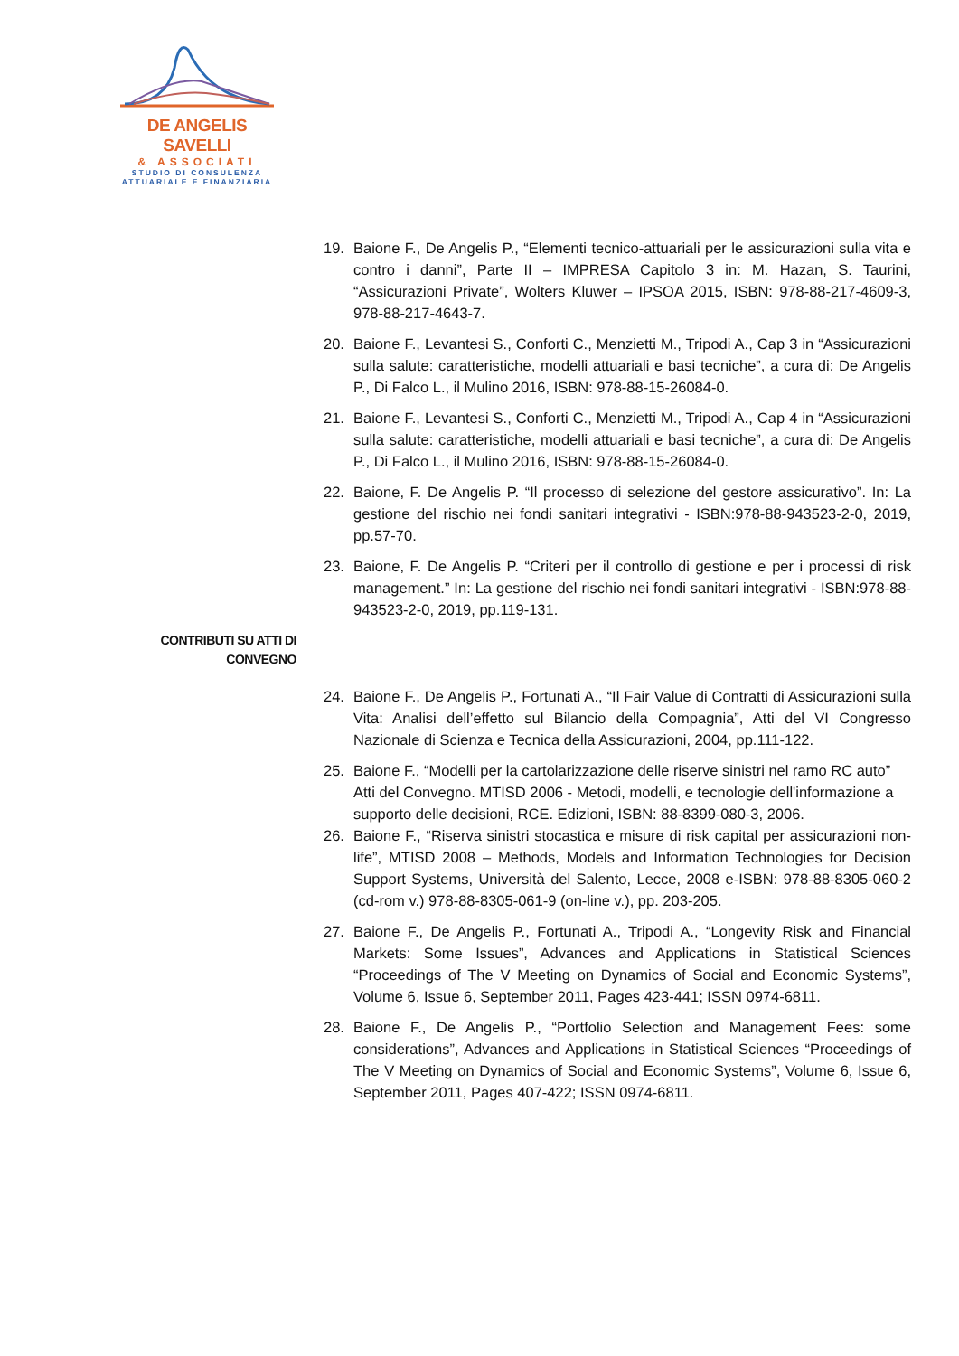DE ANGELIS SAVELLI
& ASSOCIATI
STUDIO DI CONSULENZA
ATTUARIALE E FINANZIARIA
19. Baione F., De Angelis P., “Elementi tecnico-attuariali per le assicurazioni sulla vita e contro i danni”, Parte II – IMPRESA Capitolo 3 in: M. Hazan, S. Taurini, “Assicurazioni Private”, Wolters Kluwer – IPSOA 2015, ISBN: 978-88-217-4609-3, 978-88-217-4643-7.
20. Baione F., Levantesi S., Conforti C., Menzietti M., Tripodi A., Cap 3 in “Assicurazioni sulla salute: caratteristiche, modelli attuariali e basi tecniche”, a cura di: De Angelis P., Di Falco L., il Mulino 2016, ISBN: 978-88-15-26084-0.
21. Baione F., Levantesi S., Conforti C., Menzietti M., Tripodi A., Cap 4 in “Assicurazioni sulla salute: caratteristiche, modelli attuariali e basi tecniche”, a cura di: De Angelis P., Di Falco L., il Mulino 2016, ISBN: 978-88-15-26084-0.
22. Baione, F. De Angelis P. “Il processo di selezione del gestore assicurativo”. In: La gestione del rischio nei fondi sanitari integrativi - ISBN:978-88-943523-2-0, 2019, pp.57-70.
23. Baione, F. De Angelis P. “Criteri per il controllo di gestione e per i processi di risk management.” In: La gestione del rischio nei fondi sanitari integrativi - ISBN:978-88-943523-2-0, 2019, pp.119-131.
24. Baione F., De Angelis P., Fortunati A., “Il Fair Value di Contratti di Assicurazioni sulla Vita: Analisi dell’effetto sul Bilancio della Compagnia”, Atti del VI Congresso Nazionale di Scienza e Tecnica della Assicurazioni, 2004, pp.111-122.
25. Baione F., “Modelli per la cartolarizzazione delle riserve sinistri nel ramo RC auto” Atti del Convegno. MTISD 2006 - Metodi, modelli, e tecnologie dell'informazione a supporto delle decisioni, RCE. Edizioni, ISBN: 88-8399-080-3, 2006.
26. Baione F., “Riserva sinistri stocastica e misure di risk capital per assicurazioni non-life”, MTISD 2008 – Methods, Models and Information Technologies for Decision Support Systems, Università del Salento, Lecce, 2008 e-ISBN: 978-88-8305-060-2 (cd-rom v.) 978-88-8305-061-9 (on-line v.), pp. 203-205.
27. Baione F., De Angelis P., Fortunati A., Tripodi A., “Longevity Risk and Financial Markets: Some Issues”, Advances and Applications in Statistical Sciences “Proceedings of The V Meeting on Dynamics of Social and Economic Systems”, Volume 6, Issue 6, September 2011, Pages 423-441; ISSN 0974-6811.
28. Baione F., De Angelis P., “Portfolio Selection and Management Fees: some considerations”, Advances and Applications in Statistical Sciences “Proceedings of The V Meeting on Dynamics of Social and Economic Systems”, Volume 6, Issue 6, September 2011, Pages 407-422; ISSN 0974-6811.
CONTRIBUTI SU ATTI DI
CONVEGNO